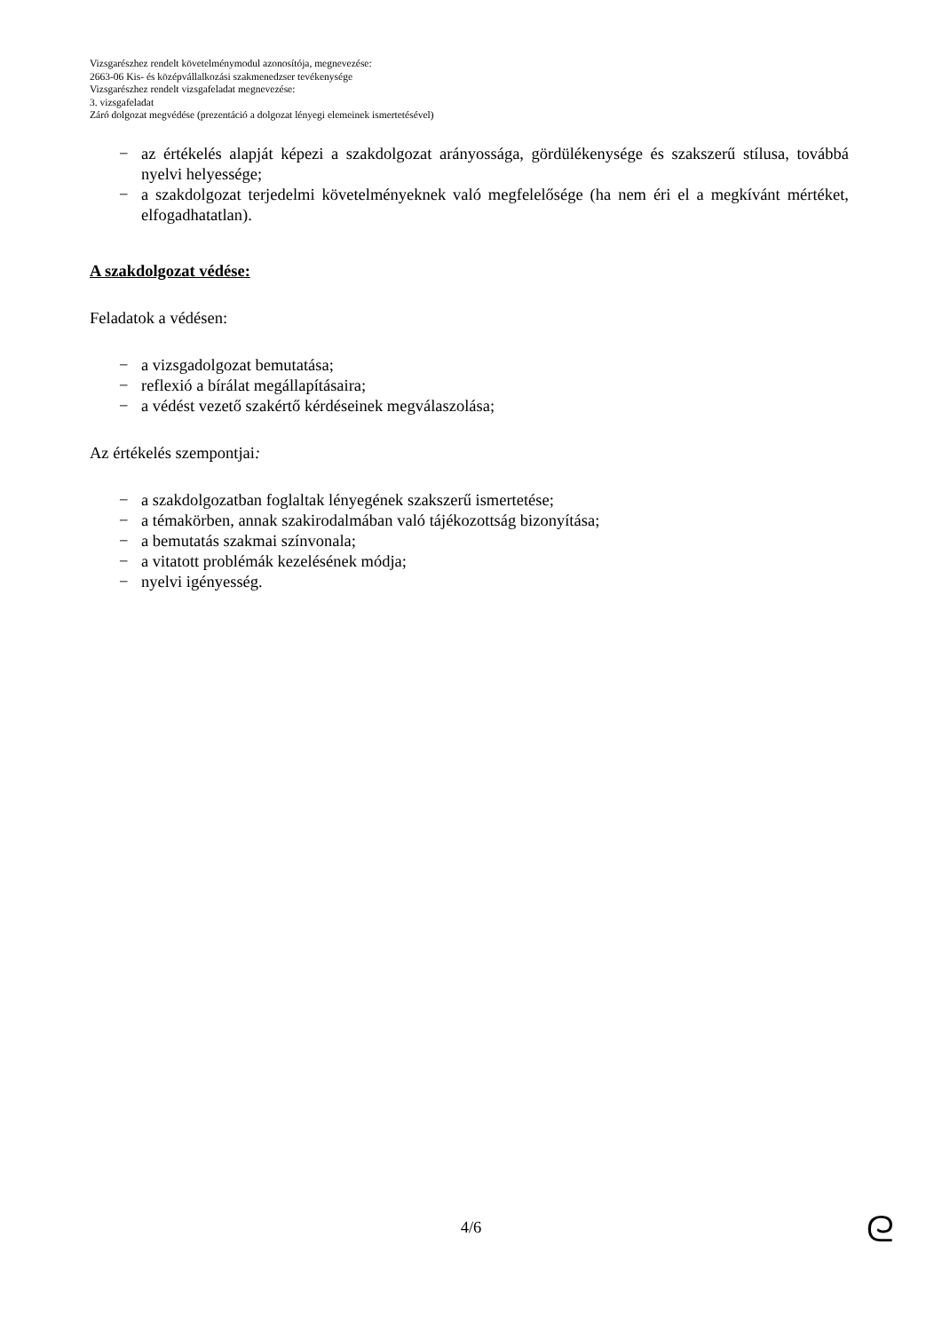Vizsgarészhez rendelt követelménymodul azonosítója, megnevezése:
2663-06 Kis- és középvállalkozási szakmenedzser tevékenysége
Vizsgarészhez rendelt vizsgafeladat megnevezése:
3. vizsgafeladat
Záró dolgozat megvédése (prezentáció a dolgozat lényegi elemeinek ismertetésével)
− az értékelés alapját képezi a szakdolgozat arányossága, gördülékenysége és szakszerű stílusa, továbbá nyelvi helyessége;
− a szakdolgozat terjedelmi követelményeknek való megfelelősége (ha nem éri el a megkívánt mértéket, elfogadhatatlan).
A szakdolgozat védése:
Feladatok a védésen:
− a vizsgadolgozat bemutatása;
− reflexió a bírálat megállapításaira;
− a védést vezető szakértő kérdéseinek megválaszolása;
Az értékelés szempontjai:
− a szakdolgozatban foglaltak lényegének szakszerű ismertetése;
− a témakörben, annak szakirodalmában való tájékozottság bizonyítása;
− a bemutatás szakmai színvonala;
− a vitatott problémák kezelésének módja;
− nyelvi igényesség.
4/6 ᘓ